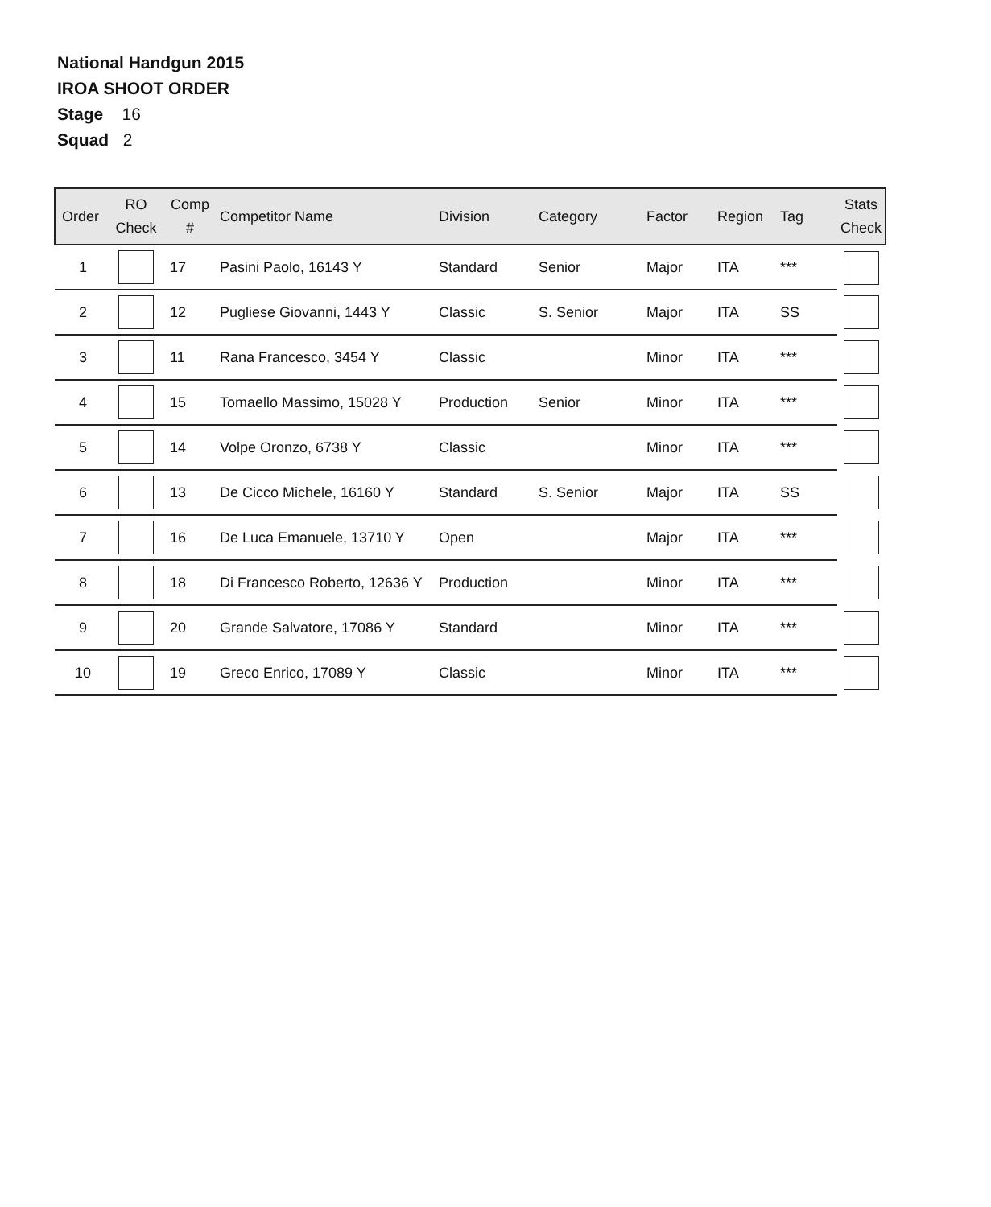National Handgun 2015
IROA SHOOT ORDER
Stage 16
Squad 2
| Order | RO Check | Comp # | Competitor Name | Division | Category | Factor | Region | Tag | Stats Check |
| --- | --- | --- | --- | --- | --- | --- | --- | --- | --- |
| 1 | | 17 | Pasini Paolo, 16143 Y | Standard | Senior | Major | ITA | *** | |
| 2 | | 12 | Pugliese Giovanni, 1443 Y | Classic | S. Senior | Major | ITA | SS | |
| 3 | | 11 | Rana Francesco, 3454 Y | Classic | | Minor | ITA | *** | |
| 4 | | 15 | Tomaello Massimo, 15028 Y | Production | Senior | Minor | ITA | *** | |
| 5 | | 14 | Volpe Oronzo, 6738 Y | Classic | | Minor | ITA | *** | |
| 6 | | 13 | De Cicco Michele, 16160 Y | Standard | S. Senior | Major | ITA | SS | |
| 7 | | 16 | De Luca Emanuele, 13710 Y | Open | | Major | ITA | *** | |
| 8 | | 18 | Di Francesco Roberto, 12636 Y | Production | | Minor | ITA | *** | |
| 9 | | 20 | Grande Salvatore, 17086 Y | Standard | | Minor | ITA | *** | |
| 10 | | 19 | Greco Enrico, 17089 Y | Classic | | Minor | ITA | *** | |